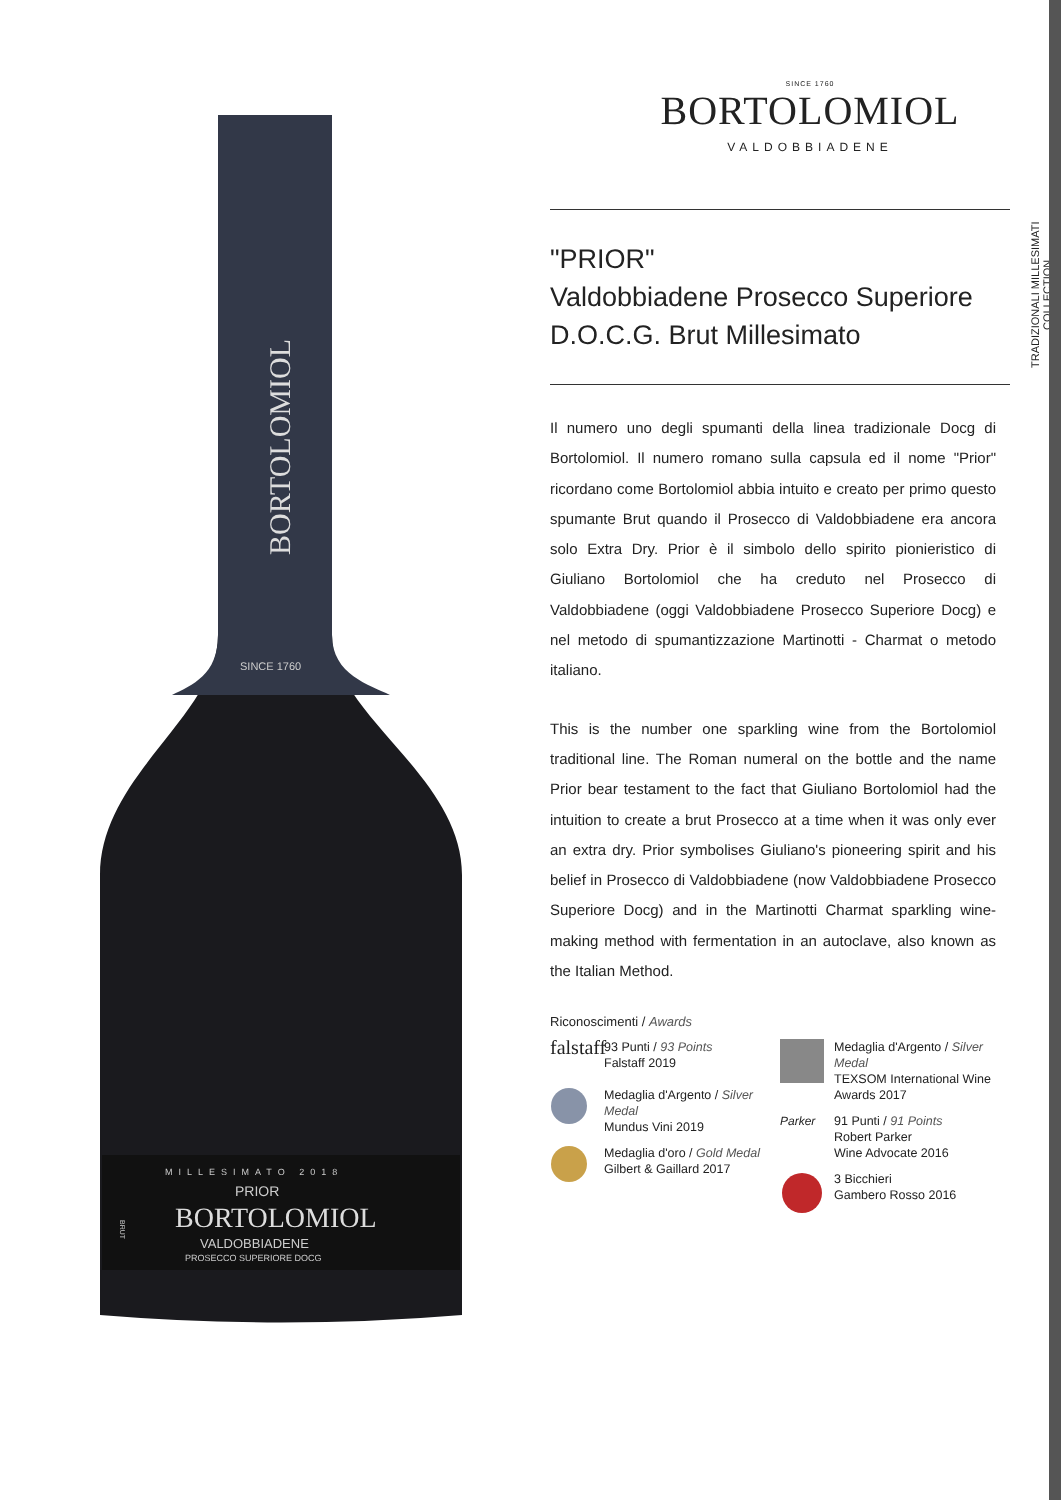BORTOLOMIOL
SINCE 1760
MILLESIMATO 2018
PRIOR
BORTOLOMIOL
VALDOBBIADENE
PROSECCO SUPERIORE DOCG
BRUT
SINCE 1760
BORTOLOMIOL
VALDOBBIADENE
"PRIOR"
Valdobbiadene Prosecco Superiore
D.O.C.G. Brut Millesimato
TRADIZIONALI MILLESIMATI
COLLECTION
Il numero uno degli spumanti della linea tradizionale Docg di Bortolomiol. Il numero romano sulla capsula ed il nome "Prior" ricordano come Bortolomiol abbia intuito e creato per primo questo spumante Brut quando il Prosecco di Valdobbiadene era ancora solo Extra Dry. Prior è il simbolo dello spirito pionieristico di Giuliano Bortolomiol che ha creduto nel Prosecco di Valdobbiadene (oggi Valdobbiadene Prosecco Superiore Docg) e nel metodo di spumantizzazione Martinotti - Charmat o metodo italiano.
This is the number one sparkling wine from the Bortolomiol traditional line. The Roman numeral on the bottle and the name Prior bear testament to the fact that Giuliano Bortolomiol had the intuition to create a brut Prosecco at a time when it was only ever an extra dry. Prior symbolises Giuliano's pioneering spirit and his belief in Prosecco di Valdobbiadene (now Valdobbiadene Prosecco Superiore Docg) and in the Martinotti Charmat sparkling wine-making method with fermentation in an autoclave, also known as the Italian Method.
Riconoscimenti / Awards
falstaff
93 Punti / 93 Points
Falstaff 2019
Medaglia d'Argento / Silver Medal
Mundus Vini 2019
Medaglia d'oro / Gold Medal
Gilbert & Gaillard 2017
Medaglia d'Argento / Silver Medal
TEXSOM International Wine Awards 2017
Parker
91 Punti / 91 Points
Robert Parker
Wine Advocate 2016
3 Bicchieri
Gambero Rosso 2016